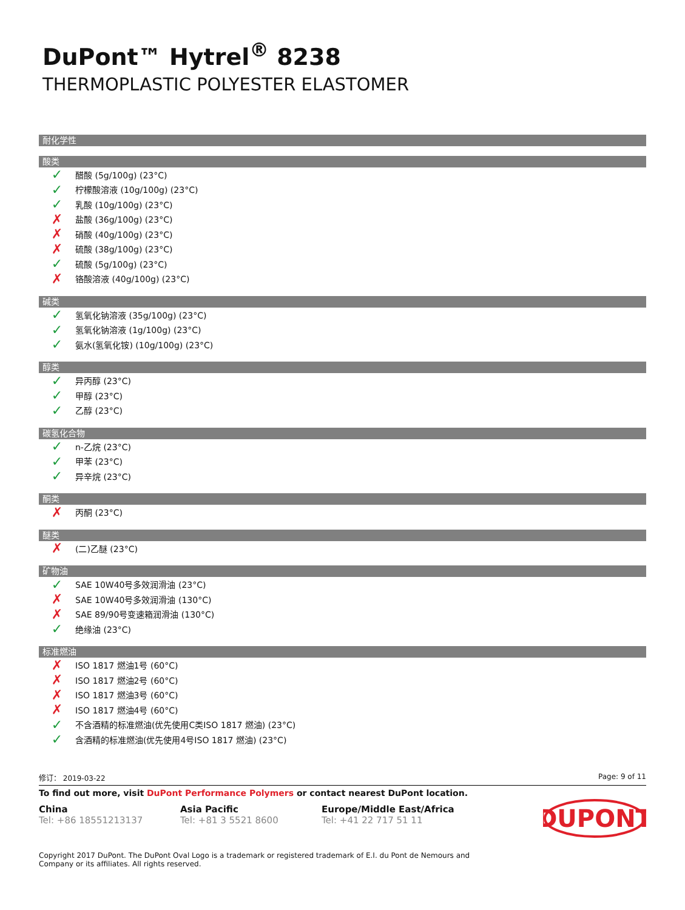DuPont™ Hytrel<sup>®</sup> 8238
THERMOPLASTIC POLYESTER ELASTOMER
耐化学性
酸类
✓ 醋酸 (5g/100g) (23°C)
✓ 柠檬酸溶液 (10g/100g) (23°C)
✓ 乳酸 (10g/100g) (23°C)
✗ 盐酸 (36g/100g) (23°C)
✗ 硝酸 (40g/100g) (23°C)
✗ 硫酸 (38g/100g) (23°C)
✓ 硫酸 (5g/100g) (23°C)
✗ 铬酸溶液 (40g/100g) (23°C)
碱类
✓ 氢氧化钠溶液 (35g/100g) (23°C)
✓ 氢氧化钠溶液 (1g/100g) (23°C)
✓ 氨水(氢氧化铵) (10g/100g) (23°C)
醇类
✓ 异丙醇 (23°C)
✓ 甲醇 (23°C)
✓ 乙醇 (23°C)
碳氢化合物
✓ n-乙烷 (23°C)
✓ 甲苯 (23°C)
✓ 异辛烷 (23°C)
酮类
✗ 丙酮 (23°C)
醚类
✗ (二)乙醚 (23°C)
矿物油
✓ SAE 10W40号多效润滑油 (23°C)
✗ SAE 10W40号多效润滑油 (130°C)
✗ SAE 89/90号变速箱润滑油 (130°C)
✓ 绝缘油 (23°C)
标准燃油
✗ ISO 1817 燃油1号 (60°C)
✗ ISO 1817 燃油2号 (60°C)
✗ ISO 1817 燃油3号 (60°C)
✗ ISO 1817 燃油4号 (60°C)
✓ 不含酒精的标准燃油(优先使用C类ISO 1817 燃油) (23°C)
✓ 含酒精的标准燃油(优先使用4号ISO 1817 燃油) (23°C)
修订： 2019-03-22 Page: 9 of 11
To find out more, visit DuPont Performance Polymers or contact nearest DuPont location.
China
Tel: +86 18551213137
Asia Pacific
Tel: +81 3 5521 8600
Europe/Middle East/Africa
Tel: +41 22 717 51 11
DUPONT
Copyright 2017 DuPont. The DuPont Oval Logo is a trademark or registered trademark of E.I. du Pont de Nemours and Company or its affiliates. All rights reserved.